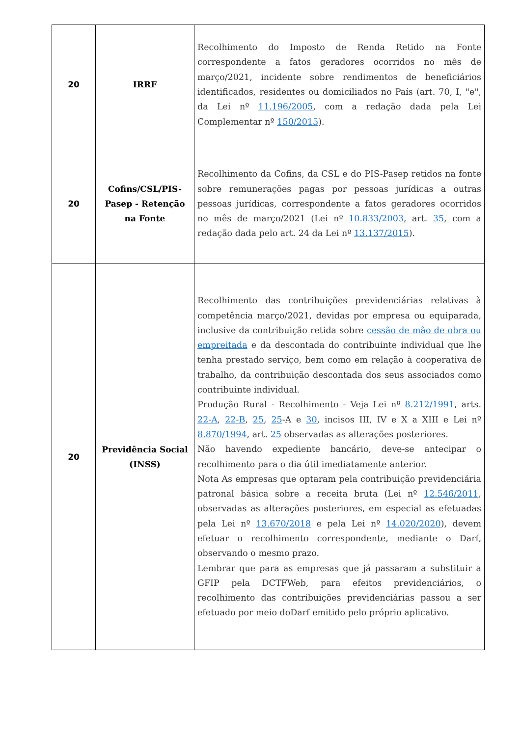| 20 | IRRF | Recolhimento do Imposto de Renda Retido na Fonte correspondente a fatos geradores ocorridos no mês de março/2021, incidente sobre rendimentos de beneficiários identificados, residentes ou domiciliados no País (art. 70, I, "e", da Lei nº 11.196/2005 , com a redação dada pela Lei Complementar nº 150/2015 ). |
| 20 | Cofins/CSL/PIS-Pasep - Retenção na Fonte | Recolhimento da Cofins, da CSL e do PIS-Pasep retidos na fonte sobre remunerações pagas por pessoas jurídicas a outras pessoas jurídicas, correspondente a fatos geradores ocorridos no mês de março/2021 (Lei nº 10.833/2003 , art. 35 , com a redação dada pelo art. 24 da Lei nº 13.137/2015 ). |
| 20 | Previdência Social (INSS) | Recolhimento das contribuições previdenciárias relativas à competência março/2021, devidas por empresa ou equiparada, inclusive da contribuição retida sobre cessão de mão de obra ou empreitada e da descontada do contribuinte individual que lhe tenha prestado serviço, bem como em relação à cooperativa de trabalho, da contribuição descontada dos seus associados como contribuinte individual. Produção Rural - Recolhimento - Veja Lei nº 8.212/1991 , arts. 22-A , 22-B , 25 , 25 -A e 30 , incisos III, IV e X a XIII e Lei nº 8.870/1994 , art. 25 observadas as alterações posteriores. Não havendo expediente bancário, deve-se antecipar o recolhimento para o dia útil imediatamente anterior. Nota As empresas que optaram pela contribuição previdenciária patronal básica sobre a receita bruta (Lei nº 12.546/2011 , observadas as alterações posteriores, em especial as efetuadas pela Lei nº 13.670/2018 e pela Lei nº 14.020/2020 ), devem efetuar o recolhimento correspondente, mediante o Darf, observando o mesmo prazo. Lembrar que para as empresas que já passaram a substituir a GFIP pela DCTFWeb, para efeitos previdenciários, o recolhimento das contribuições previdenciárias passou a ser efetuado por meio doDarf emitido pelo próprio aplicativo. |